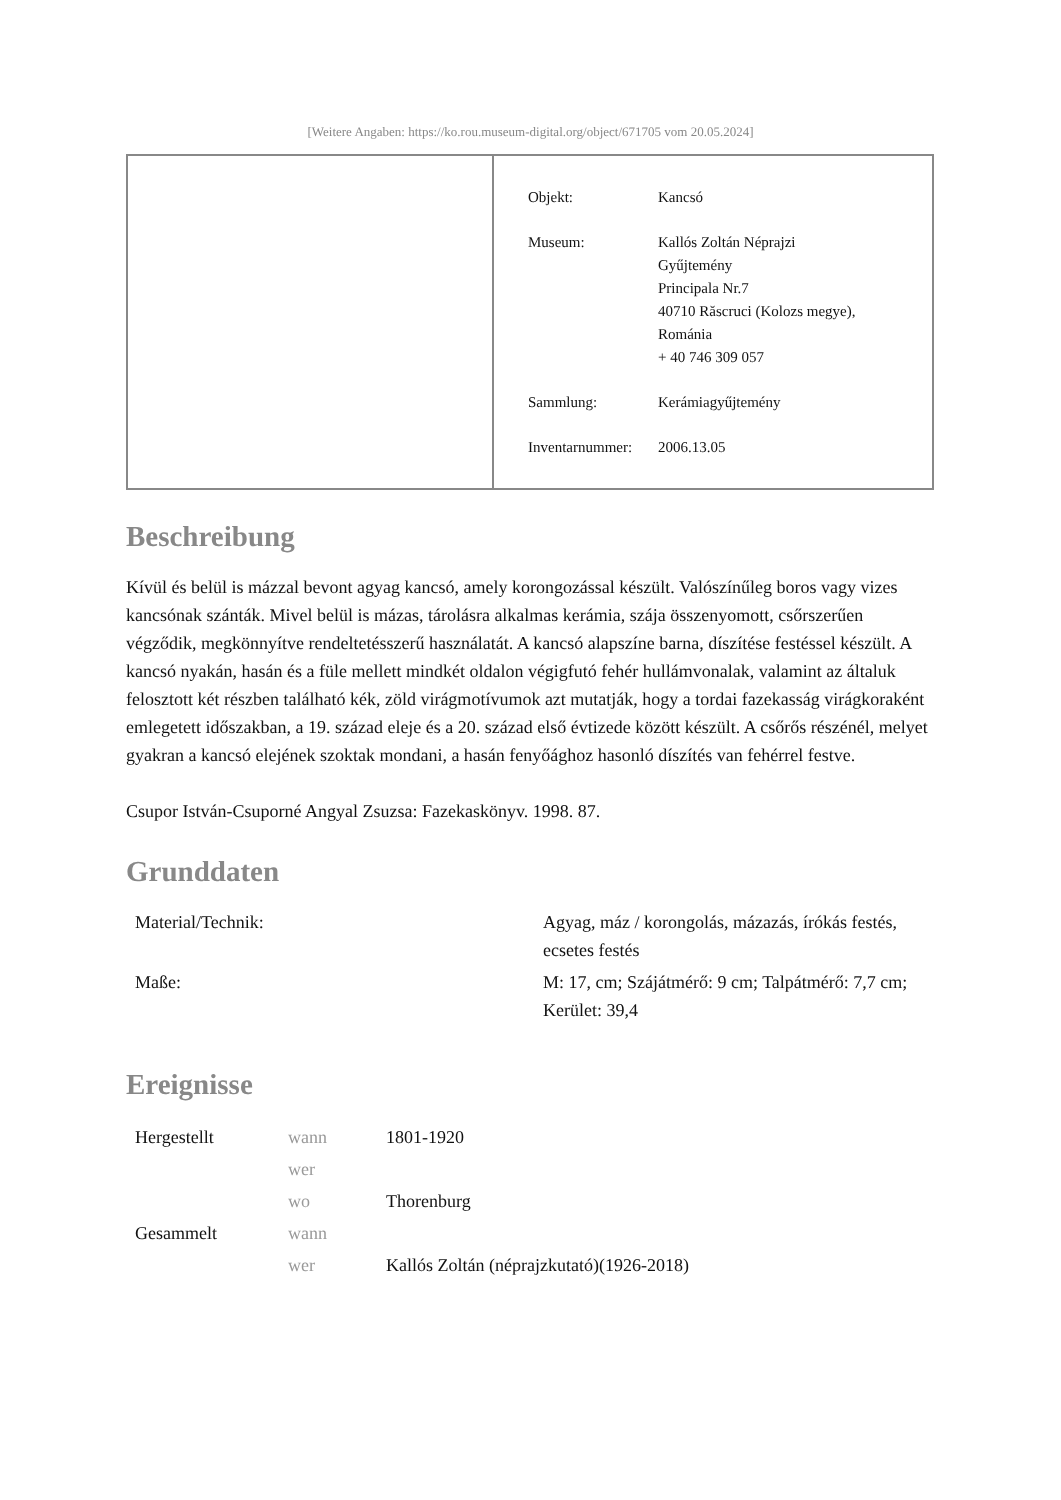[Weitere Angaben: https://ko.rou.museum-digital.org/object/671705 vom 20.05.2024]
| Objekt: | Kancsó |
| Museum: | Kallós Zoltán Néprajzi Gyűjtemény Principala Nr.7 40710 Răscruci (Kolozs megye), Románia + 40 746 309 057 |
| Sammlung: | Kerámiagyűjtemény |
| Inventarnummer: | 2006.13.05 |
Beschreibung
Kívül és belül is mázzal bevont agyag kancsó, amely korongozással készült. Valószínűleg boros vagy vizes kancsónak szánták. Mivel belül is mázas, tárolásra alkalmas kerámia, szája összenyomott, csőrszerűen végződik, megkönnyítve rendeltetésszerű használatát. A kancsó alapszíne barna, díszítése festéssel készült. A kancsó nyakán, hasán és a füle mellett mindkét oldalon végigfutó fehér hullámvonalak, valamint az általuk felosztott két részben található kék, zöld virágmotívumok azt mutatják, hogy a tordai fazekasság virágkoraként emlegetett időszakban, a 19. század eleje és a 20. század első évtizede között készült. A csőrős részénél, melyet gyakran a kancsó elejének szoktak mondani, a hasán fenyőághoz hasonló díszítés van fehérrel festve.
Csupor István-Csuporné Angyal Zsuzsa: Fazekaskönyv. 1998. 87.
Grunddaten
| Material/Technik: | Agyag, máz / korongolás, mázazás, írókás festés, ecsetes festés |
| Maße: | M: 17, cm; Szájátmérő: 9 cm; Talpátmérő: 7,7 cm; Kerület: 39,4 |
Ereignisse
| Hergestellt | wann | 1801-1920 |
| | wer | |
| | wo | Thorenburg |
| Gesammelt | wann | |
| | wer | Kallós Zoltán (néprajzkutató)(1926-2018) |